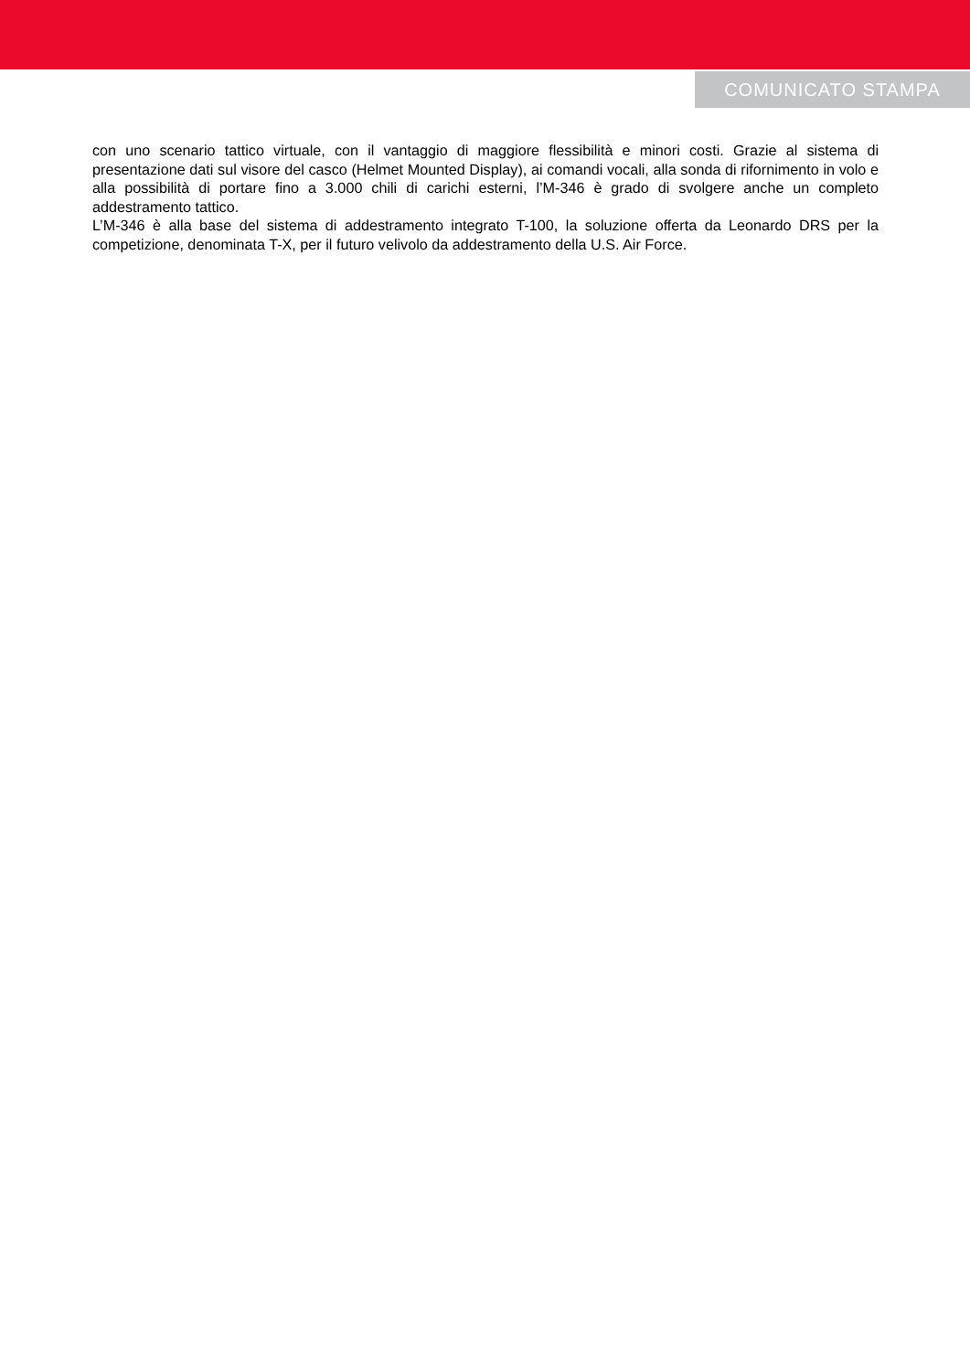COMUNICATO STAMPA
con uno scenario tattico virtuale, con il vantaggio di maggiore flessibilità e minori costi. Grazie al sistema di presentazione dati sul visore del casco (Helmet Mounted Display), ai comandi vocali, alla sonda di rifornimento in volo e alla possibilità di portare fino a 3.000 chili di carichi esterni, l’M-346 è grado di svolgere anche un completo addestramento tattico.
L’M-346 è alla base del sistema di addestramento integrato T-100, la soluzione offerta da Leonardo DRS per la competizione, denominata T-X, per il futuro velivolo da addestramento della U.S. Air Force.